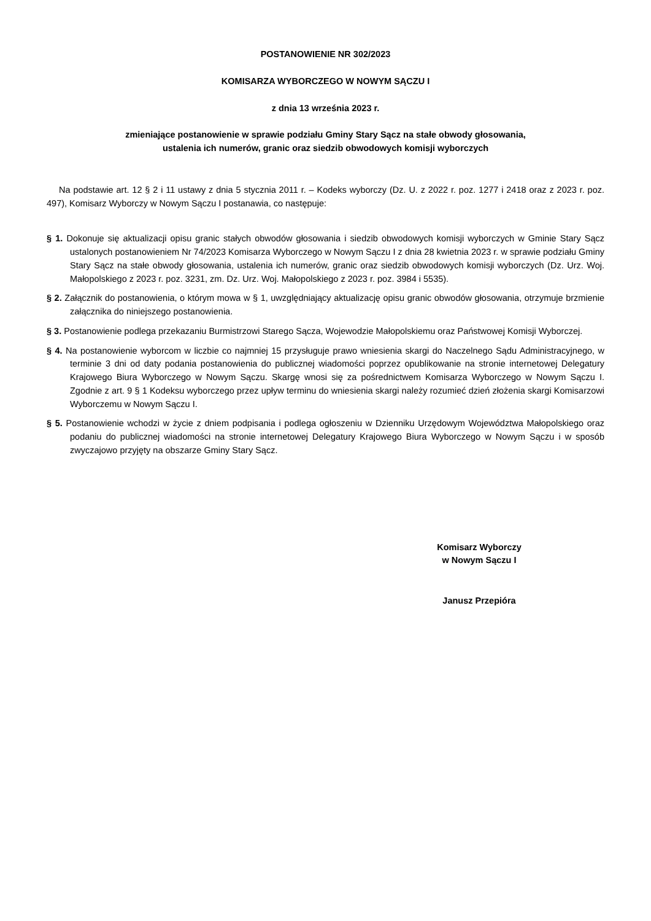POSTANOWIENIE NR 302/2023
KOMISARZA WYBORCZEGO W NOWYM SĄCZU I
z dnia 13 września 2023 r.
zmieniające postanowienie w sprawie podziału Gminy Stary Sącz na stałe obwody głosowania,
ustalenia ich numerów, granic oraz siedzib obwodowych komisji wyborczych
Na podstawie art. 12 § 2 i 11 ustawy z dnia 5 stycznia 2011 r. – Kodeks wyborczy (Dz. U. z 2022 r. poz. 1277 i 2418 oraz z 2023 r. poz. 497), Komisarz Wyborczy w Nowym Sączu I postanawia, co następuje:
§ 1. Dokonuje się aktualizacji opisu granic stałych obwodów głosowania i siedzib obwodowych komisji wyborczych w Gminie Stary Sącz ustalonych postanowieniem Nr 74/2023 Komisarza Wyborczego w Nowym Sączu I z dnia 28 kwietnia 2023 r. w sprawie podziału Gminy Stary Sącz na stałe obwody głosowania, ustalenia ich numerów, granic oraz siedzib obwodowych komisji wyborczych (Dz. Urz. Woj. Małopolskiego z 2023 r. poz. 3231, zm. Dz. Urz. Woj. Małopolskiego z 2023 r. poz. 3984 i 5535).
§ 2. Załącznik do postanowienia, o którym mowa w § 1, uwzględniający aktualizację opisu granic obwodów głosowania, otrzymuje brzmienie załącznika do niniejszego postanowienia.
§ 3. Postanowienie podlega przekazaniu Burmistrzowi Starego Sącza, Wojewodzie Małopolskiemu oraz Państwowej Komisji Wyborczej.
§ 4. Na postanowienie wyborcom w liczbie co najmniej 15 przysługuje prawo wniesienia skargi do Naczelnego Sądu Administracyjnego, w terminie 3 dni od daty podania postanowienia do publicznej wiadomości poprzez opublikowanie na stronie internetowej Delegatury Krajowego Biura Wyborczego w Nowym Sączu. Skargę wnosi się za pośrednictwem Komisarza Wyborczego w Nowym Sączu I. Zgodnie z art. 9 § 1 Kodeksu wyborczego przez upływ terminu do wniesienia skargi należy rozumieć dzień złożenia skargi Komisarzowi Wyborczemu w Nowym Sączu I.
§ 5. Postanowienie wchodzi w życie z dniem podpisania i podlega ogłoszeniu w Dzienniku Urzędowym Województwa Małopolskiego oraz podaniu do publicznej wiadomości na stronie internetowej Delegatury Krajowego Biura Wyborczego w Nowym Sączu i w sposób zwyczajowo przyjęty na obszarze Gminy Stary Sącz.
Komisarz Wyborczy
w Nowym Sączu I
Janusz Przepióra